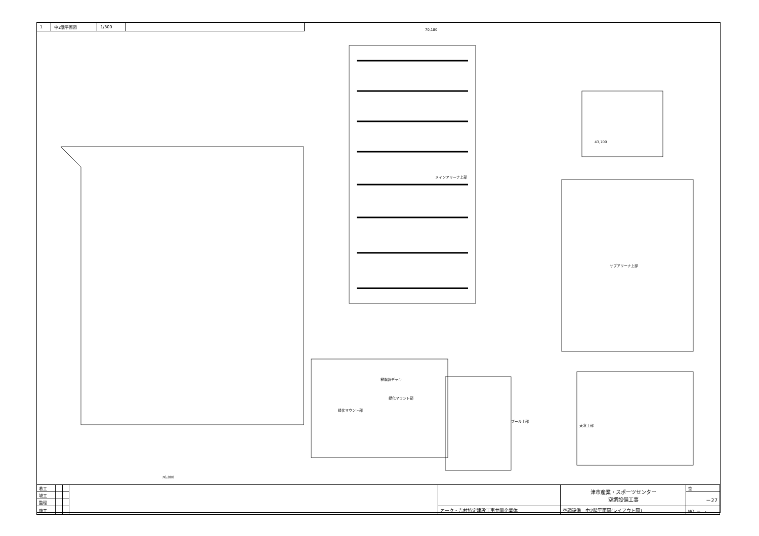| 1 | 中2階平面図 | 1/300 | |
メインアリーナ上部
サブアリーナ上部
プール上部
天窓上部
緑化マウント部
緑化マウント部
樹脂製デッキ
70,180
76,800
43,700
| 着工 | | | | | 津市産業・スポーツセンター 空調設備工事 | 空 |
| 竣工 | | | | | | －27 |
| 監理 | | | | | | |
| 施工 | | | | オーク・吉村特定建設工事共同企業体 | 空調設備 中2階平面図(レイアウト図) | NO. － - |